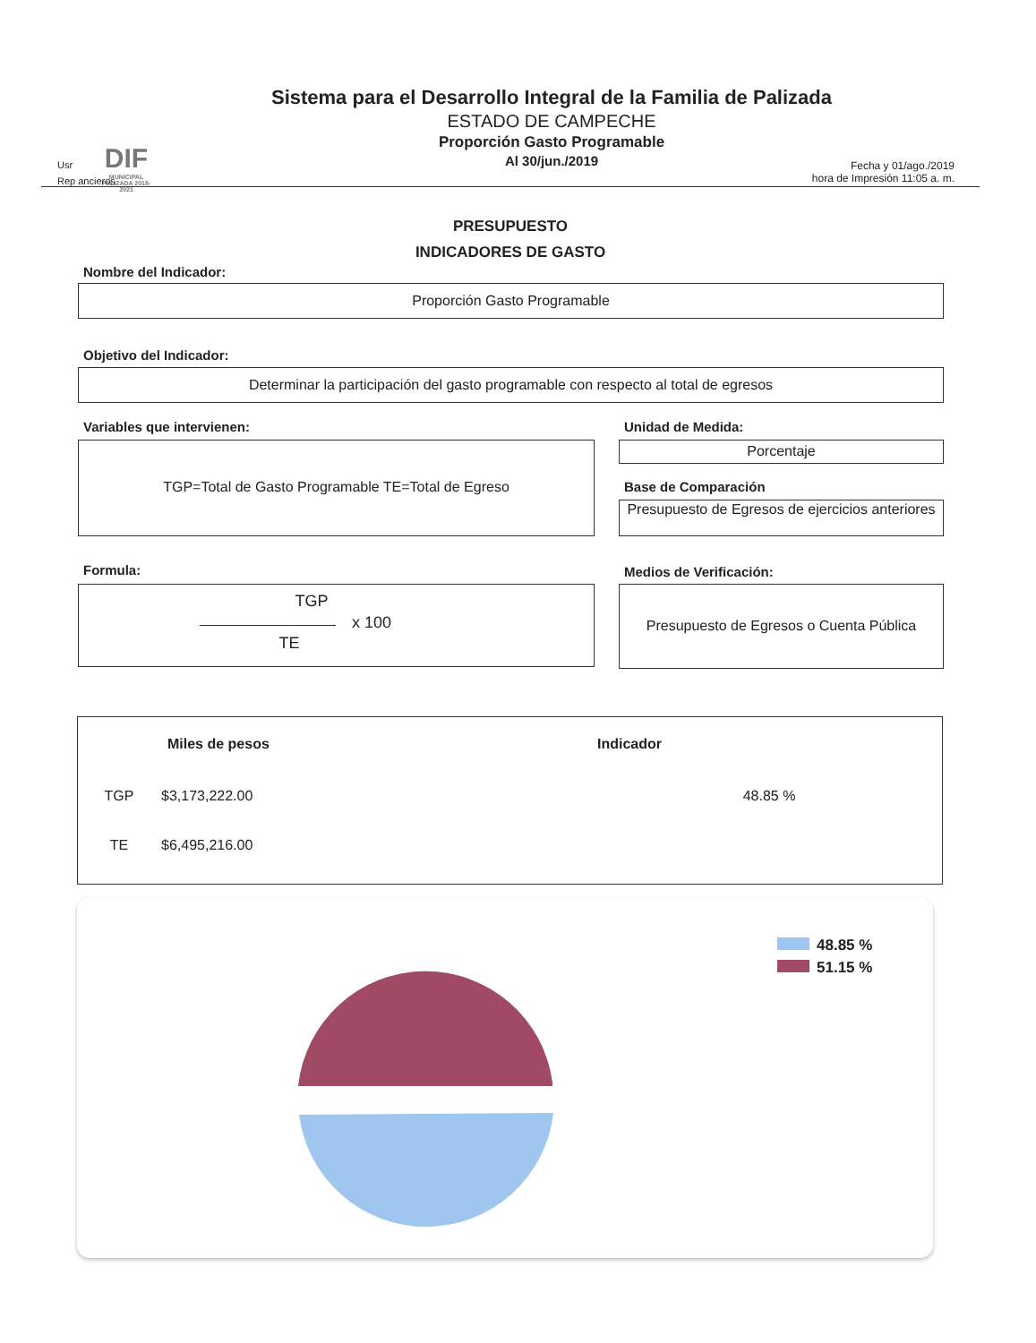DIF
MUNICIPAL
PALIZADA 2018-2021
Usr
Rep ancieros
Sistema para el Desarrollo Integral de la Familia de Palizada
ESTADO DE CAMPECHE
Proporción Gasto Programable
Al 30/jun./2019
Fecha y 01/ago./2019
hora de Impresión 11:05 a. m.
PRESUPUESTO
INDICADORES DE GASTO
Nombre del Indicador:
Proporción Gasto Programable
Objetivo del Indicador:
Determinar la participación del gasto programable con respecto al total de egresos
Variables que intervienen:
TGP=Total de Gasto Programable TE=Total de Egreso
Unidad de Medida:
Porcentaje
Base de Comparación
Presupuesto de Egresos de ejercicios anteriores
Formula:
TGP
x 100
TE
Medios de Verificación:
Presupuesto de Egresos o Cuenta Pública
| | Miles de pesos | Indicador |
| --- | --- | --- |
| TGP | $3,173,222.00 | 48.85 % |
| TE | $6,495,216.00 | |
48.85 %
51.15 %